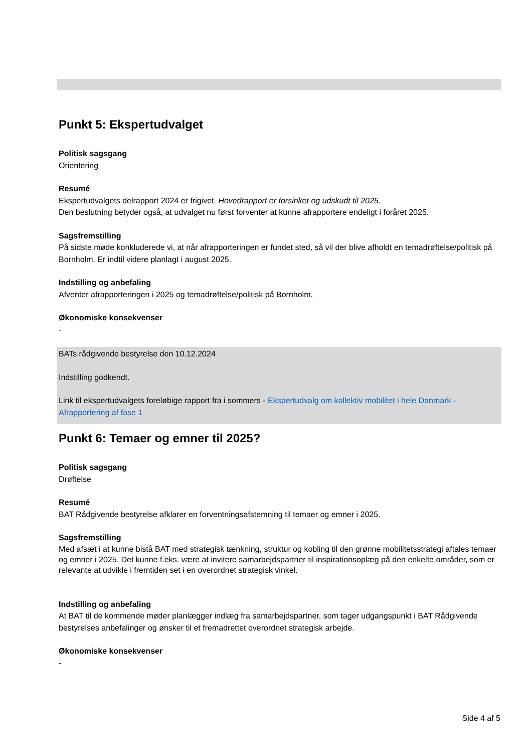Punkt 5: Ekspertudvalget
Politisk sagsgang
Orientering
Resumé
Ekspertudvalgets delrapport 2024 er frigivet. Hovedrapport er forsinket og udskudt til 2025.
Den beslutning betyder også, at udvalget nu først forventer at kunne afrapportere endeligt i foråret 2025.
Sagsfremstilling
På sidste møde konkluderede vi, at når afrapporteringen er fundet sted, så vil der blive afholdt en temadrøftelse/politisk på Bornholm. Er indtil videre planlagt i august 2025.
Indstilling og anbefaling
Afventer afrapporteringen i 2025 og temadrøftelse/politisk på Bornholm.
Økonomiske konsekvenser
-
BATs rådgivende bestyrelse den 10.12.2024
Indstilling godkendt.
Link til ekspertudvalgets foreløbige rapport fra i sommers - Ekspertudvalg om kollektiv mobilitet i hele Danmark - Afrapportering af fase 1
Punkt 6: Temaer og emner til 2025?
Politisk sagsgang
Drøftelse
Resumé
BAT Rådgivende bestyrelse afklarer en forventningsafstemning til temaer og emner i 2025.
Sagsfremstilling
Med afsæt i at kunne bistå BAT med strategisk tænkning, struktur og kobling til den grønne mobilitetsstrategi aftales temaer og emner i 2025. Det kunne f.eks. være at invitere samarbejdspartner til inspirationsoplæg på den enkelte områder, som er relevante at udvikle i fremtiden set i en overordnet strategisk vinkel.
Indstilling og anbefaling
At BAT til de kommende møder planlægger indlæg fra samarbejdspartner, som tager udgangspunkt i BAT Rådgivende bestyrelses anbefalinger og ønsker til et fremadrettet overordnet strategisk arbejde.
Økonomiske konsekvenser
-
Side 4 af 5